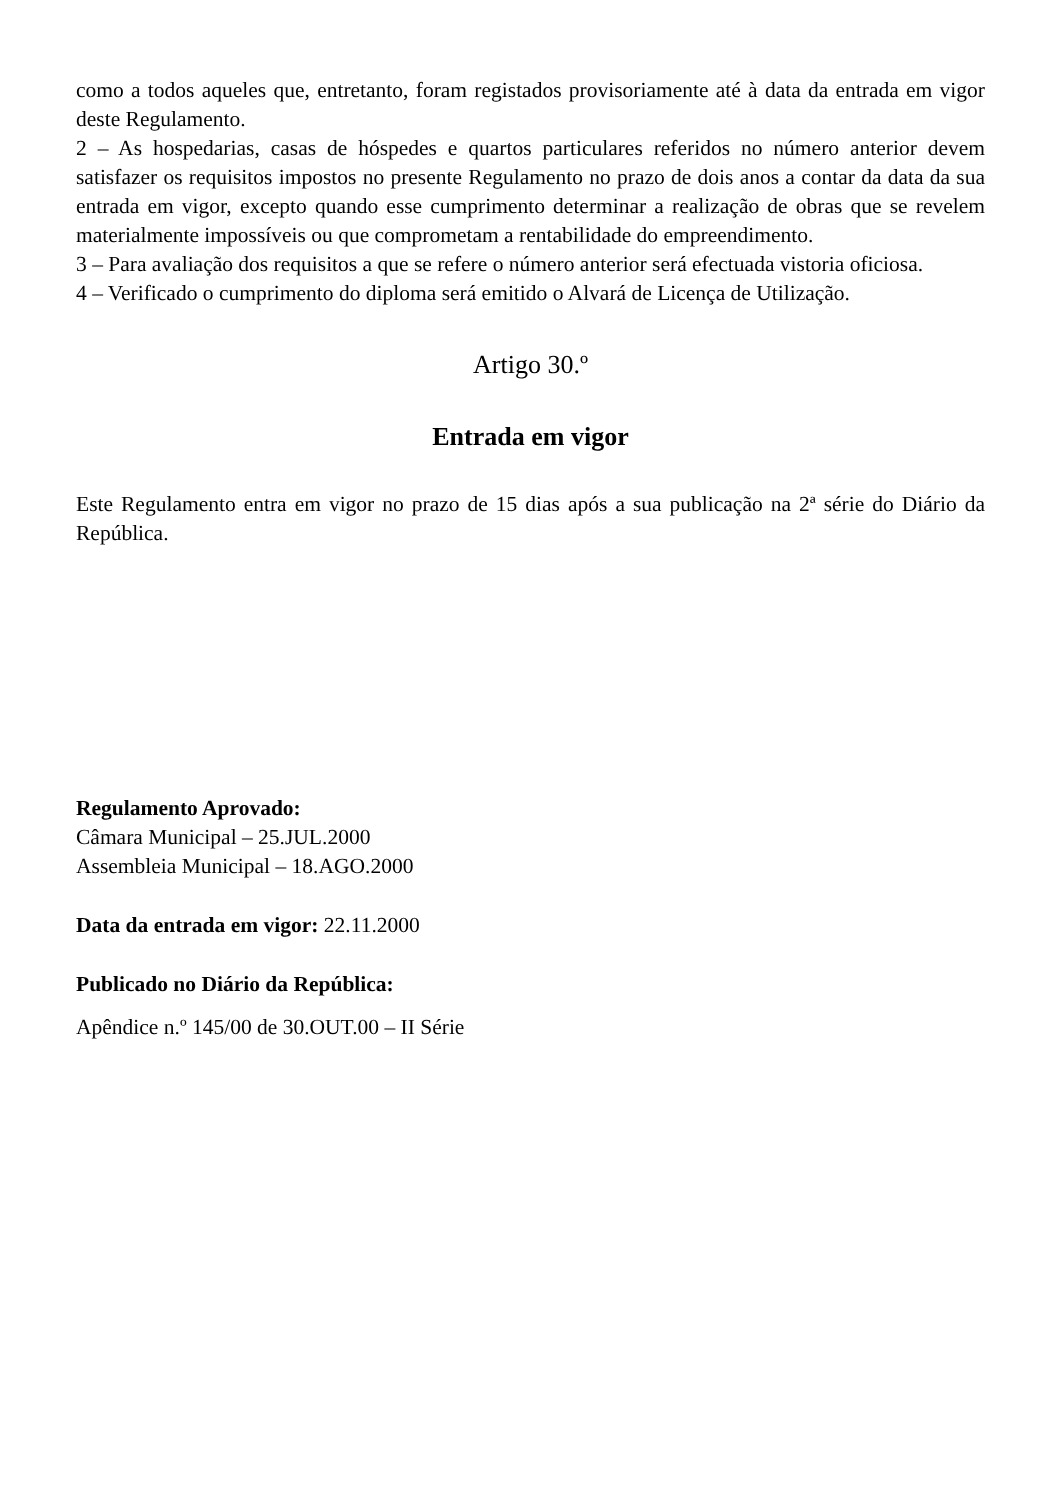como a todos aqueles que, entretanto, foram registados provisoriamente até à data da entrada em vigor deste Regulamento.
2 – As hospedarias, casas de hóspedes e quartos particulares referidos no número anterior devem satisfazer os requisitos impostos no presente Regulamento no prazo de dois anos a contar da data da sua entrada em vigor, excepto quando esse cumprimento determinar a realização de obras que se revelem materialmente impossíveis ou que comprometam a rentabilidade do empreendimento.
3 – Para avaliação dos requisitos a que se refere o número anterior será efectuada vistoria oficiosa.
4 – Verificado o cumprimento do diploma será emitido o Alvará de Licença de Utilização.
Artigo 30.º
Entrada em vigor
Este Regulamento entra em vigor no prazo de 15 dias após a sua publicação na 2ª série do Diário da República.
Regulamento Aprovado:
Câmara Municipal – 25.JUL.2000
Assembleia Municipal – 18.AGO.2000
Data da entrada em vigor: 22.11.2000
Publicado no Diário da República:
Apêndice n.º 145/00 de 30.OUT.00 – II Série